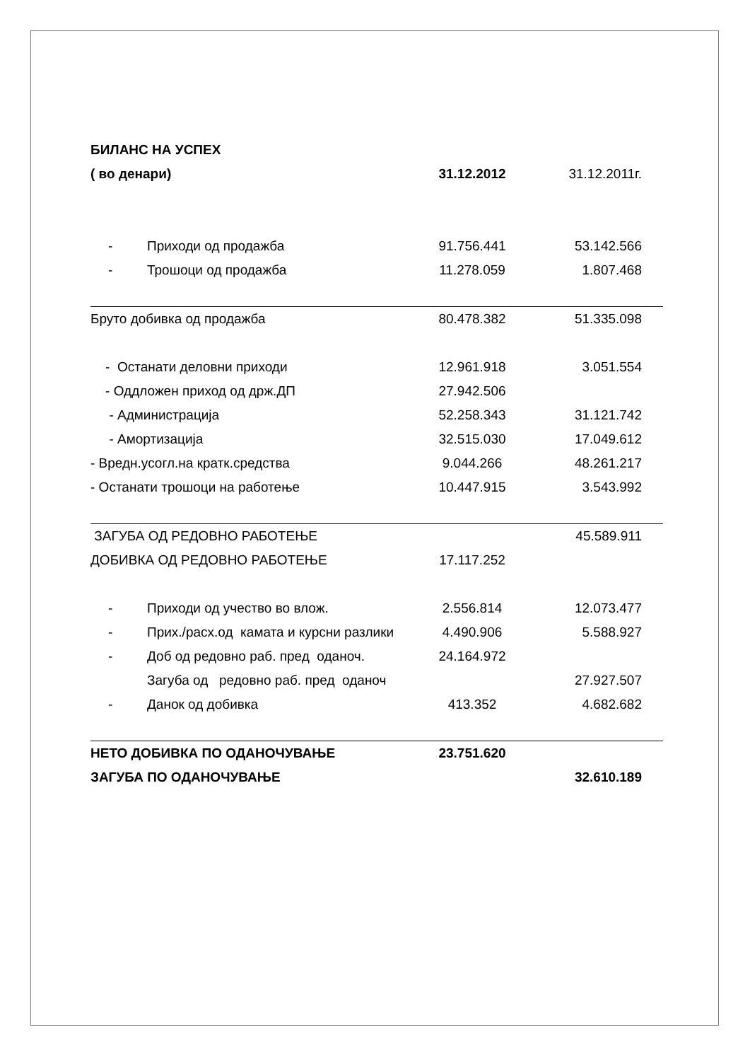| БИЛАНС НА УСПЕХ | | |
| ( во денари) | 31.12.2012 | 31.12.2011г. |
| - Приходи од продажба | 91.756.441 | 53.142.566 |
| - Трошоци од продажба | 11.278.059 | 1.807.468 |
| Бруто добивка од продажба | 80.478.382 | 51.335.098 |
| - Останати деловни приходи | 12.961.918 | 3.051.554 |
| - Оддложен приход од држ.ДП | 27.942.506 | |
| - Администрација | 52.258.343 | 31.121.742 |
| - Амортизација | 32.515.030 | 17.049.612 |
| - Вредн.усогл.на кратк.средства | 9.044.266 | 48.261.217 |
| - Останати трошоци на работење | 10.447.915 | 3.543.992 |
| ЗАГУБА ОД РЕДОВНО РАБОТЕЊЕ | | 45.589.911 |
| ДОБИВКА ОД РЕДОВНО РАБОТЕЊЕ | 17.117.252 | |
| - Приходи од учество во влож. | 2.556.814 | 12.073.477 |
| - Прих./расх.од камата и курсни разлики | 4.490.906 | 5.588.927 |
| - Доб од редовно раб. пред оданоч. | 24.164.972 | |
| Загуба од редовно раб. пред оданоч | | 27.927.507 |
| - Данок од добивка | 413.352 | 4.682.682 |
| НЕТО ДОБИВКА ПО ОДАНОЧУВАЊЕ | 23.751.620 | |
| ЗАГУБА ПО ОДАНОЧУВАЊЕ | | 32.610.189 |